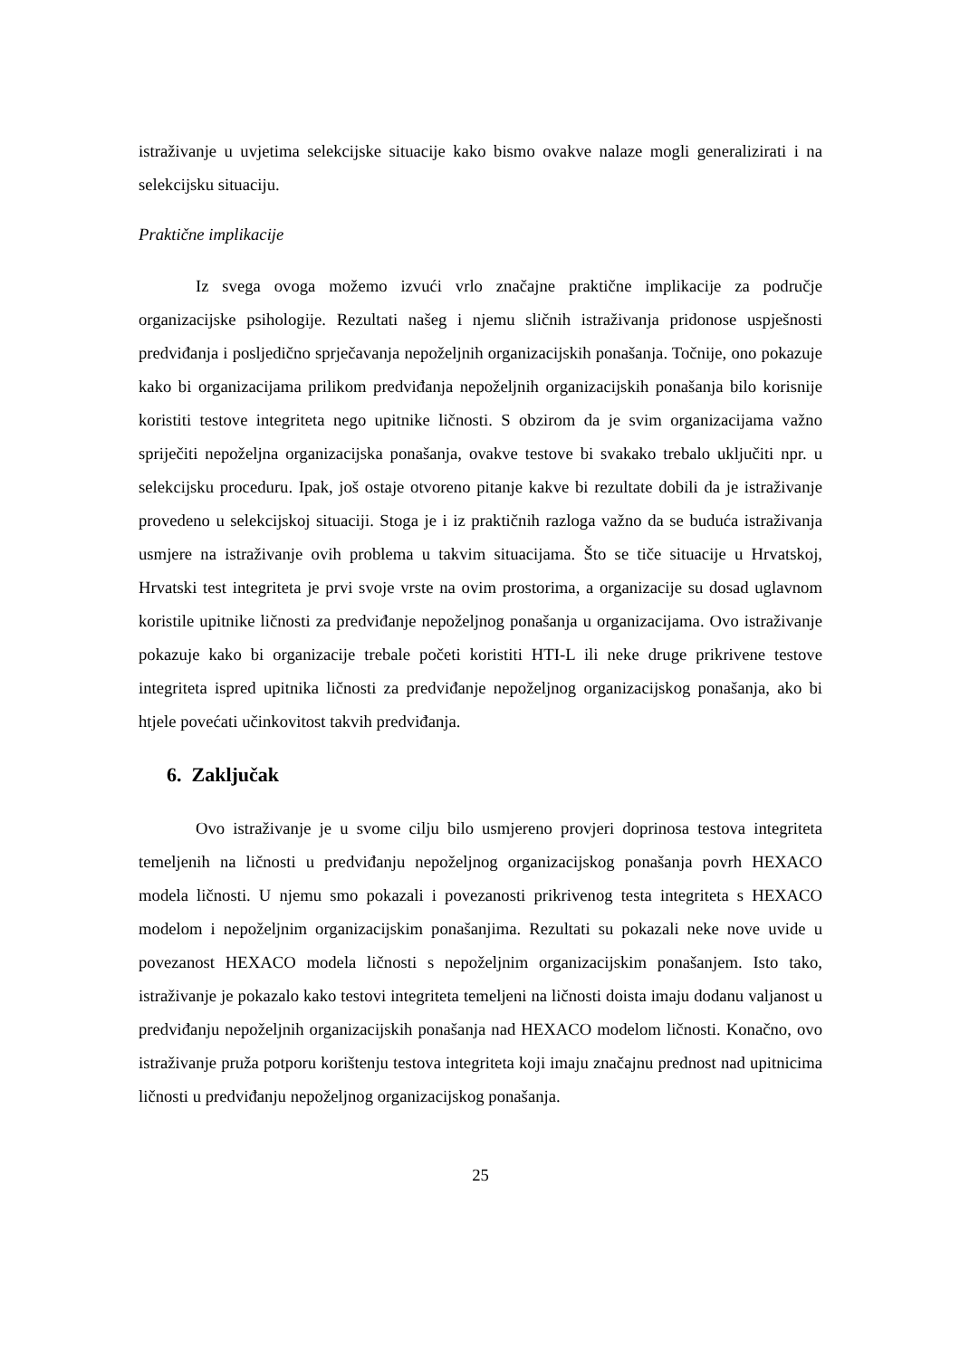istraživanje u uvjetima selekcijske situacije kako bismo ovakve nalaze mogli generalizirati i na selekcijsku situaciju.
Praktične implikacije
Iz svega ovoga možemo izvući vrlo značajne praktične implikacije za područje organizacijske psihologije. Rezultati našeg i njemu sličnih istraživanja pridonose uspješnosti predviđanja i posljedično sprječavanja nepoželjnih organizacijskih ponašanja. Točnije, ono pokazuje kako bi organizacijama prilikom predviđanja nepoželjnih organizacijskih ponašanja bilo korisnije koristiti testove integriteta nego upitnike ličnosti. S obzirom da je svim organizacijama važno spriječiti nepoželjna organizacijska ponašanja, ovakve testove bi svakako trebalo uključiti npr. u selekcijsku proceduru. Ipak, još ostaje otvoreno pitanje kakve bi rezultate dobili da je istraživanje provedeno u selekcijskoj situaciji. Stoga je i iz praktičnih razloga važno da se buduća istraživanja usmjere na istraživanje ovih problema u takvim situacijama. Što se tiče situacije u Hrvatskoj, Hrvatski test integriteta je prvi svoje vrste na ovim prostorima, a organizacije su dosad uglavnom koristile upitnike ličnosti za predviđanje nepoželjnog ponašanja u organizacijama. Ovo istraživanje pokazuje kako bi organizacije trebale početi koristiti HTI-L ili neke druge prikrivene testove integriteta ispred upitnika ličnosti za predviđanje nepoželjnog organizacijskog ponašanja, ako bi htjele povećati učinkovitost takvih predviđanja.
6. Zaključak
Ovo istraživanje je u svome cilju bilo usmjereno provjeri doprinosa testova integriteta temeljenih na ličnosti u predviđanju nepoželjnog organizacijskog ponašanja povrh HEXACO modela ličnosti. U njemu smo pokazali i povezanosti prikrivenog testa integriteta s HEXACO modelom i nepoželjnim organizacijskim ponašanjima. Rezultati su pokazali neke nove uvide u povezanost HEXACO modela ličnosti s nepoželjnim organizacijskim ponašanjem. Isto tako, istraživanje je pokazalo kako testovi integriteta temeljeni na ličnosti doista imaju dodanu valjanost u predviđanju nepoželjnih organizacijskih ponašanja nad HEXACO modelom ličnosti. Konačno, ovo istraživanje pruža potporu korištenju testova integriteta koji imaju značajnu prednost nad upitnicima ličnosti u predviđanju nepoželjnog organizacijskog ponašanja.
25